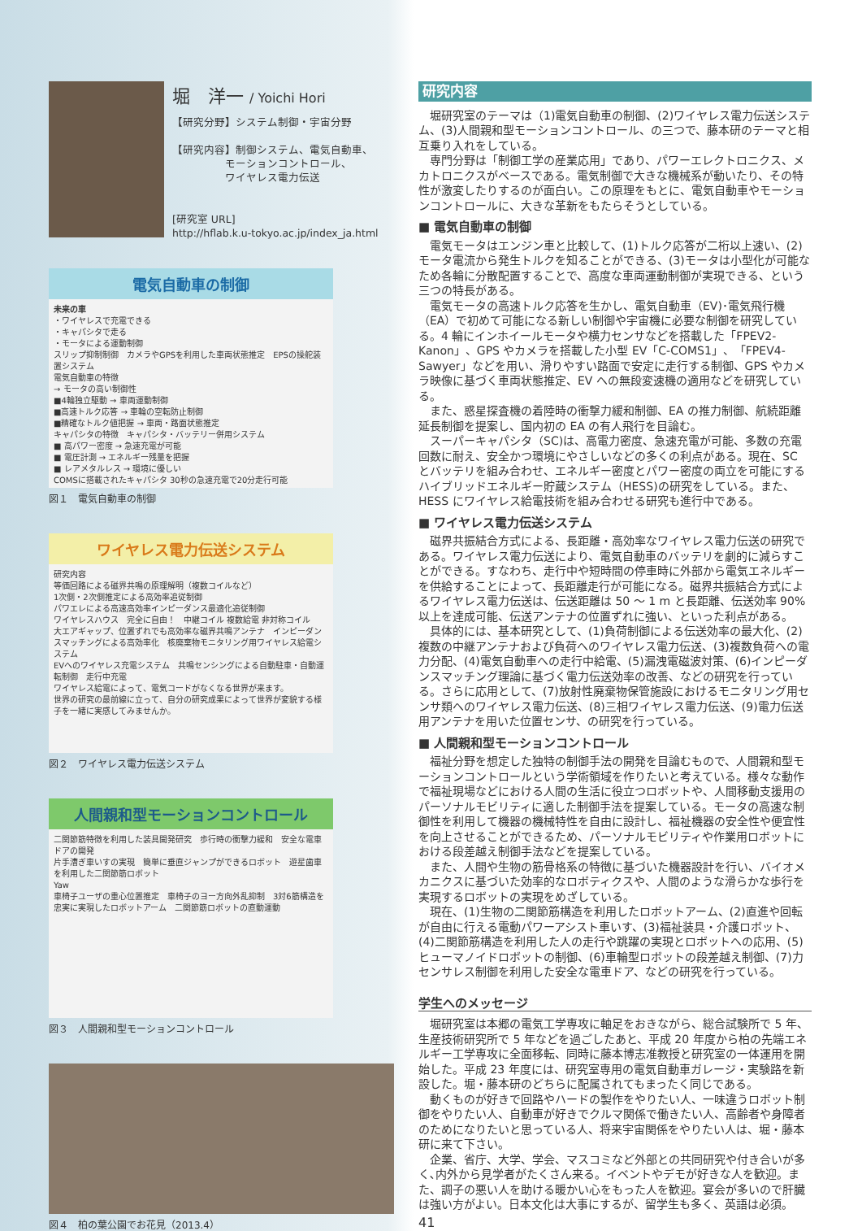堀　洋一 / Yoichi Hori
【研究分野】システム制御・宇宙分野
【研究内容】制御システム、電気自動車、
　　　　　モーションコントロール、
　　　　　ワイヤレス電力伝送
[研究室 URL]
http://hflab.k.u-tokyo.ac.jp/index_ja.html
電気自動車の制御
未来の車
・ワイヤレスで充電できる
・キャパシタで走る
・モータによる運動制御
スリップ抑制制御　カメラやGPSを利用した車両状態推定　EPSの操舵装置システム
電気自動車の特徴
→ モータの高い制御性
■4輪独立駆動 → 車両運動制御
■高速トルク応答 → 車輪の空転防止制御
■精確なトルク値把握 → 車両・路面状態推定
キャパシタの特徴　キャパシタ・バッテリー併用システム
■ 高パワー密度 → 急速充電が可能
■ 電圧計測 → エネルギー残量を把握
■ レアメタルレス → 環境に優しい
COMSに搭載されたキャパシタ 30秒の急速充電で20分走行可能
図１　電気自動車の制御
ワイヤレス電力伝送システム
研究内容
等価回路による磁界共鳴の原理解明（複数コイルなど）
1次側・2次側推定による高効率追従制御
パワエレによる高速高効率インピーダンス最適化追従制御
ワイヤレスハウス　完全に自由！　中継コイル 複数給電 非対称コイル
大エアギャップ、位置ずれでも高効率な磁界共鳴アンテナ　インピーダンスマッチングによる高効率化　核廃棄物モニタリング用ワイヤレス給電システム
EVへのワイヤレス充電システム　共鳴センシングによる自動駐車・自動運転制御　走行中充電
ワイヤレス給電によって、電気コードがなくなる世界が来ます。
世界の研究の最前線に立って、自分の研究成果によって世界が変貌する様子を一緒に実感してみませんか。
図２　ワイヤレス電力伝送システム
人間親和型モーションコントロール
二関節筋特徴を利用した装具開発研究　歩行時の衝撃力緩和　安全な電車ドアの開発
片手漕ぎ車いすの実現　簡単に垂直ジャンプができるロボット　遊星歯車を利用した二関節筋ロボット
Yaw
車椅子ユーザの重心位置推定　車椅子のヨー方向外乱抑制　3対6筋構造を忠実に実現したロボットアーム　二関節筋ロボットの直動運動
図３　人間親和型モーションコントロール
図４　柏の葉公園でお花見（2013.4）
研究内容
堀研究室のテーマは（1)電気自動車の制御、(2)ワイヤレス電力伝送システム、(3)人間親和型モーションコントロール、の三つで、藤本研のテーマと相互乗り入れをしている。
専門分野は「制御工学の産業応用」であり、パワーエレクトロニクス、メカトロニクスがベースである。電気制御で大きな機械系が動いたり、その特性が激変したりするのが面白い。この原理をもとに、電気自動車やモーションコントロールに、大きな革新をもたらそうとしている。
■ 電気自動車の制御
電気モータはエンジン車と比較して、(1)トルク応答が二桁以上速い、(2)モータ電流から発生トルクを知ることができる、(3)モータは小型化が可能なため各輪に分散配置することで、高度な車両運動制御が実現できる、という三つの特長がある。
電気モータの高速トルク応答を生かし、電気自動車（EV)･電気飛行機（EA）で初めて可能になる新しい制御や宇宙機に必要な制御を研究している。4 輪にインホイールモータや横力センサなどを搭載した「FPEV2-Kanon」、GPS やカメラを搭載した小型 EV「C-COMS1」、「FPEV4-Sawyer」などを用い、滑りやすい路面で安定に走行する制御、GPS やカメラ映像に基づく車両状態推定、EV への無段変速機の適用などを研究している。
また、惑星探査機の着陸時の衝撃力緩和制御、EA の推力制御、航続距離延長制御を提案し、国内初の EA の有人飛行を目論む。
スーパーキャパシタ（SC)は、高電力密度、急速充電が可能、多数の充電回数に耐え、安全かつ環境にやさしいなどの多くの利点がある。現在、SC とバッテリを組み合わせ、エネルギー密度とパワー密度の両立を可能にするハイブリッドエネルギー貯蔵システム（HESS)の研究をしている。また、HESS にワイヤレス給電技術を組み合わせる研究も進行中である。
■ ワイヤレス電力伝送システム
磁界共振結合方式による、長距離・高効率なワイヤレス電力伝送の研究である。ワイヤレス電力伝送により、電気自動車のバッテリを劇的に減らすことができる。すなわち、走行中や短時間の停車時に外部から電気エネルギーを供給することによって、長距離走行が可能になる。磁界共振結合方式によるワイヤレス電力伝送は、伝送距離は 50 ～ 1 m と長距離、伝送効率 90% 以上を達成可能、伝送アンテナの位置ずれに強い、といった利点がある。
具体的には、基本研究として、(1)負荷制御による伝送効率の最大化、(2)複数の中継アンテナおよび負荷へのワイヤレス電力伝送、(3)複数負荷への電力分配、(4)電気自動車への走行中給電、(5)漏洩電磁波対策、(6)インピーダンスマッチング理論に基づく電力伝送効率の改善、などの研究を行っている。さらに応用として、(7)放射性廃棄物保管施設におけるモニタリング用センサ類へのワイヤレス電力伝送、(8)三相ワイヤレス電力伝送、(9)電力伝送用アンテナを用いた位置センサ、の研究を行っている。
■ 人間親和型モーションコントロール
福祉分野を想定した独特の制御手法の開発を目論むもので、人間親和型モーションコントロールという学術領域を作りたいと考えている。様々な動作で福祉現場などにおける人間の生活に役立つロボットや、人間移動支援用のパーソナルモビリティに適した制御手法を提案している。モータの高速な制御性を利用して機器の機械特性を自由に設計し、福祉機器の安全性や便宜性を向上させることができるため、パーソナルモビリティや作業用ロボットにおける段差越え制御手法などを提案している。
また、人間や生物の筋骨格系の特徴に基づいた機器設計を行い、バイオメカニクスに基づいた効率的なロボティクスや、人間のような滑らかな歩行を実現するロボットの実現をめざしている。
現在、(1)生物の二関節筋構造を利用したロボットアーム、(2)直進や回転が自由に行える電動パワーアシスト車いす、(3)福祉装具・介護ロボット、(4)二関節筋構造を利用した人の走行や跳躍の実現とロボットへの応用、(5)ヒューマノイドロボットの制御、(6)車輪型ロボットの段差越え制御、(7)力センサレス制御を利用した安全な電車ドア、などの研究を行っている。
学生へのメッセージ
堀研究室は本郷の電気工学専攻に軸足をおきながら、総合試験所で 5 年、生産技術研究所で 5 年などを過ごしたあと、平成 20 年度から柏の先端エネルギー工学専攻に全面移転、同時に藤本博志准教授と研究室の一体運用を開始した。平成 23 年度には、研究室専用の電気自動車ガレージ・実験路を新設した。堀・藤本研のどちらに配属されてもまったく同じである。
動くものが好きで回路やハードの製作をやりたい人、一味違うロボット制御をやりたい人、自動車が好きでクルマ関係で働きたい人、高齢者や身障者のためになりたいと思っている人、将来宇宙関係をやりたい人は、堀・藤本研に来て下さい。
企業、省庁、大学、学会、マスコミなど外部との共同研究や付き合いが多く､内外から見学者がたくさん来る。イベントやデモが好きな人を歓迎。また、調子の悪い人を助ける暖かい心をもった人を歓迎。宴会が多いので肝臓は強い方がよい。日本文化は大事にするが、留学生も多く、英語は必須。
41